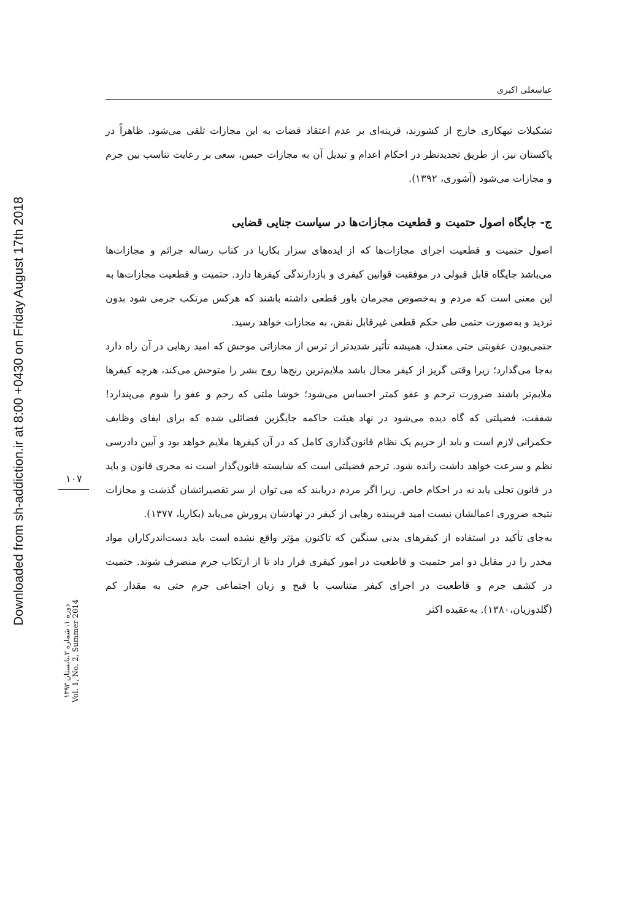Downloaded from sh-addiction.ir at 8:00 +0430 on Friday August 17th 2018
۱۰۷
دوره ۱، شماره ۲،تابستان ۱۳۹۳
Vol. 1, No. 2, Summer 2014
عباسعلی اکبری
تشکیلات تبهکاری خارج از کشورند، قرینه‌ای بر عدم اعتقاد قضات به این مجازات تلقی می‌شود. ظاهراً در پاکستان نیز، از طریق تجدیدنظر در احکام اعدام و تبدیل آن به مجازات حبس، سعی بر رعایت تناسب بین جرم و مجازات می‌شود (آشوری، ۱۳۹۲).
ج- جایگاه اصول حتمیت و قطعیت مجازات‌ها در سیاست جنایی قضایی
اصول حتمیت و قطعیت اجرای مجازات‌ها که از ایده‌های سزار بکاریا در کتاب رساله جرائم و مجازات‌ها می‌باشد جایگاه قابل قبولی در موفقیت قوانین کیفری و بازدارندگی کیفرها دارد. حتمیت و قطعیت مجازات‌ها به این معنی است که مردم و به‌خصوص مجرمان باور قطعی داشته باشند که هرکس مرتکب جرمی شود بدون تردید و به‌صورت حتمی طی حکم قطعی غیرقابل نقض، به مجازات خواهد رسید.
حتمی‌بودن عقوبتی حتی معتدل، همیشه تأثیر شدیدتر از ترس از مجازاتی موحش که امید رهایی در آن راه دارد به‌جا می‌گذارد؛ زیرا وقتی گریز از کیفر محال باشد ملایم‌ترین رنج‌ها روح بشر را متوحش می‌کند، هرچه کیفرها ملایم‌تر باشند ضرورت ترحم و عفو کمتر احساس می‌شود؛ خوشا ملتی که رحم و عفو را شوم می‌پندارد! شفقت، فضیلتی که گاه دیده می‌شود در نهاد هیئت حاکمه جایگزین فضائلی شده که برای ایفای وظایف حکمرانی لازم است و باید از حریم یک نظام قانون‌گذاری کامل که در آن کیفرها ملایم خواهد بود و آیین دادرسی نظم و سرعت خواهد داشت رانده شود. ترحم فضیلتی است که شایسته قانون‌گذار است نه مجری قانون و باید در قانون تجلی یابد نه در احکام خاص. زیرا اگر مردم دریابند که می توان از سر تقصیراتشان گذشت و مجازات نتیجه ضروری اعمالشان نیست امید فریبنده رهایی از کیفر در نهادشان پرورش می‌یابد (بکاریا، ۱۳۷۷).
به‌جای تأکید در استفاده از کیفرهای بدنی سنگین که تاکنون مؤثر واقع نشده است باید دست‌اندرکاران مواد مخدر را در مقابل دو امر حتمیت و قاطعیت در امور کیفری قرار داد تا از ارتکاب جرم منصرف شوند. حتمیت در کشف جرم و قاطعیت در اجرای کیفر متناسب با قبح و زیان اجتماعی جرم حتی به مقدار کم (گلدوزیان،۱۳۸۰). به‌عقیده اکثر